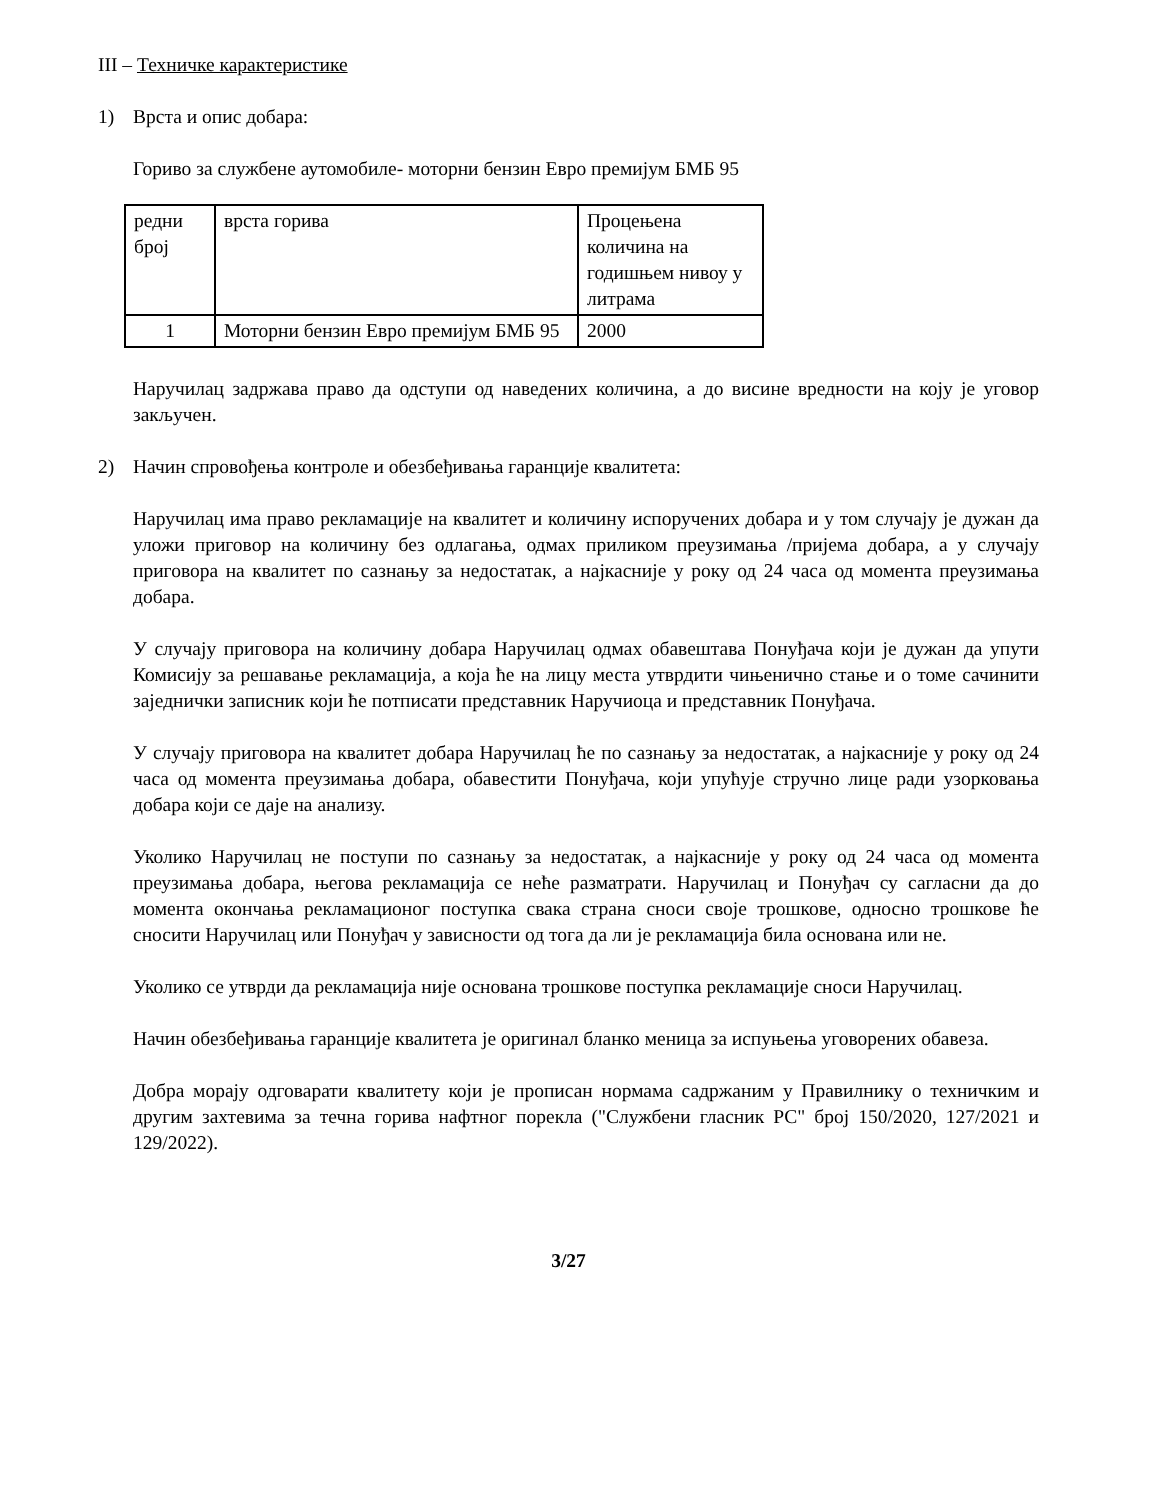III – Техничке карактеристике
1) Врста и опис добара:
Гориво за службене аутомобиле- моторни бензин Евро премијум БМБ 95
| редни број | врста горива | Процењена количина на годишњем нивоу у литрама |
| 1 | Моторни бензин Евро премијум БМБ 95 | 2000 |
Наручилац задржава право да одступи од наведених количина, а до висине вредности на коју је уговор закључен.
2) Начин спровођења контроле и обезбеђивања гаранције квалитета:
Наручилац има право рекламације на квалитет и количину испоручених добара и у том случају је дужан да уложи приговор на количину без одлагања, одмах приликом преузимања /пријема добара, а у случају приговора на квалитет по сазнању за недостатак, а најкасније у року од 24 часа од момента преузимања добара.
У случају приговора на количину добара Наручилац одмах обавештава Понуђача који је дужан да упути Комисију за решавање рекламација, а која ће на лицу места утврдити чињенично стање и о томе сачинити заједнички записник који ће потписати представник Наручиоца и представник Понуђача.
У случају приговора на квалитет добара Наручилац ће по сазнању за недостатак, а најкасније у року од 24 часа од момента преузимања добара, обавестити Понуђача, који упућује стручно лице ради узорковања добара који се даје на анализу.
Уколико Наручилац не поступи по сазнању за недостатак, а најкасније у року од 24 часа од момента преузимања добара, његова рекламација се неће разматрати. Наручилац и Понуђач су сагласни да до момента окончања рекламационог поступка свака страна сноси своје трошкове, односно трошкове ће сносити Наручилац или Понуђач у зависности од тога да ли је рекламација била основана или не.
Уколико се утврди да рекламација није основана трошкове поступка рекламације сноси Наручилац.
Начин обезбеђивања гаранције квалитета је оригинал бланко меница за испуњења уговорених обавеза.
Добра морају одговарати квалитету који је прописан нормама садржаним у Правилнику о техничким и другим захтевима за течна горива нафтног порекла ("Службени гласник РС" број 150/2020, 127/2021 и 129/2022).
3/27